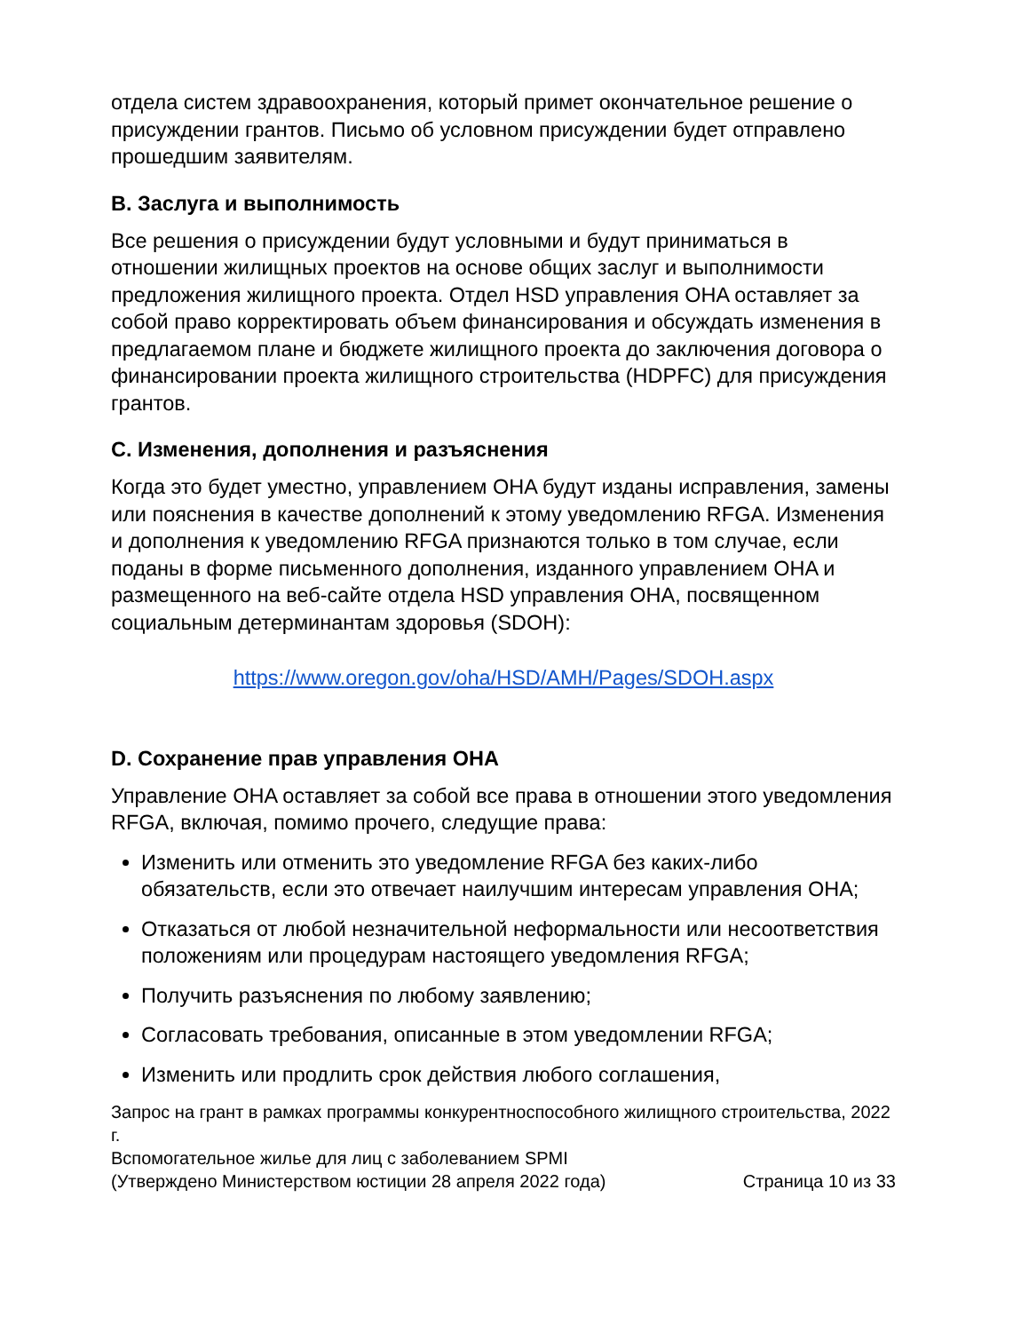отдела систем здравоохранения, который примет окончательное решение о присуждении грантов. Письмо об условном присуждении будет отправлено прошедшим заявителям.
B. Заслуга и выполнимость
Все решения о присуждении будут условными и будут приниматься в отношении жилищных проектов на основе общих заслуг и выполнимости предложения жилищного проекта. Отдел HSD управления OHA оставляет за собой право корректировать объем финансирования и обсуждать изменения в предлагаемом плане и бюджете жилищного проекта до заключения договора о финансировании проекта жилищного строительства (HDPFC) для присуждения грантов.
C. Изменения, дополнения и разъяснения
Когда это будет уместно, управлением OHA будут изданы исправления, замены или пояснения в качестве дополнений к этому уведомлению RFGA. Изменения и дополнения к уведомлению RFGA признаются только в том случае, если поданы в форме письменного дополнения, изданного управлением OHA и размещенного на веб-сайте отдела HSD управления OHA, посвященном социальным детерминантам здоровья (SDOH):
https://www.oregon.gov/oha/HSD/AMH/Pages/SDOH.aspx
D. Сохранение прав управления OHA
Управление OHA оставляет за собой все права в отношении этого уведомления RFGA, включая, помимо прочего, следущие права:
Изменить или отменить это уведомление RFGA без каких-либо обязательств, если это отвечает наилучшим интересам управления OHA;
Отказаться от любой незначительной неформальности или несоответствия положениям или процедурам настоящего уведомления RFGA;
Получить разъяснения по любому заявлению;
Согласовать требования, описанные в этом уведомлении RFGA;
Изменить или продлить срок действия любого соглашения,
Запрос на грант в рамках программы конкурентноспособного жилищного строительства, 2022 г.
Вспомогательное жилье для лиц с заболеванием SPMI
(Утверждено Министерством юстиции 28 апреля 2022 года) Страница 10 из 33